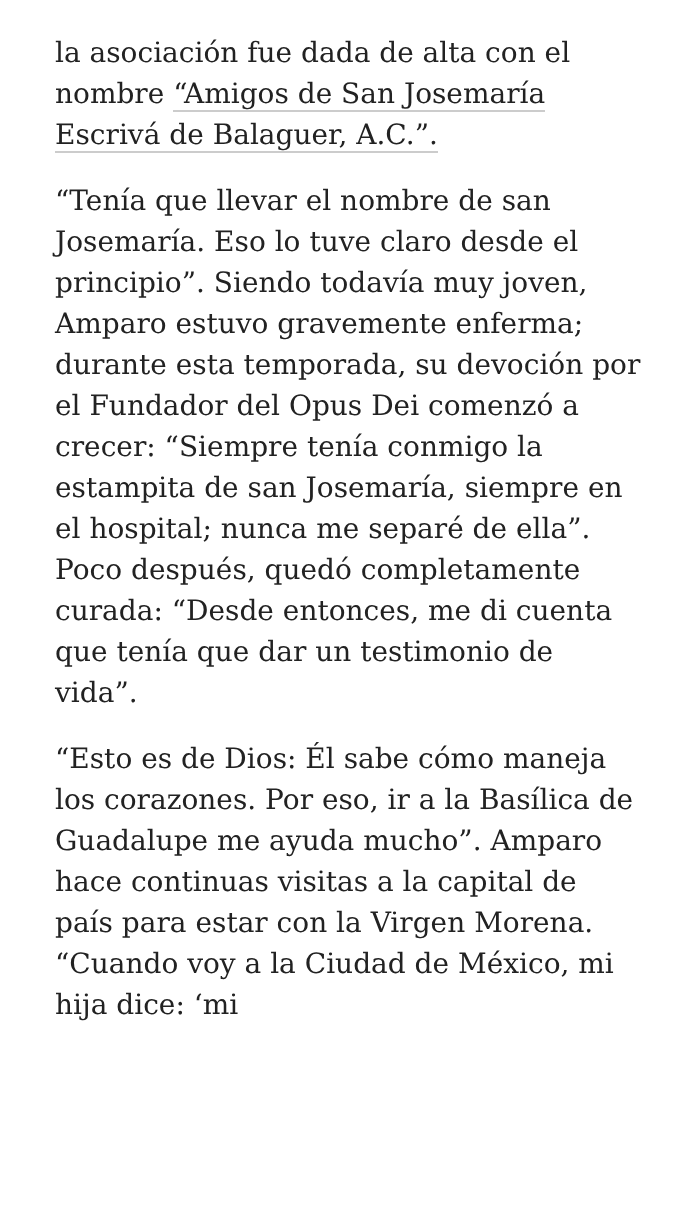la asociación fue dada de alta con el nombre “Amigos de San Josemaría Escrivá de Balaguer, A.C.”.
“Tenía que llevar el nombre de san Josemaría. Eso lo tuve claro desde el principio”. Siendo todavía muy joven, Amparo estuvo gravemente enferma; durante esta temporada, su devoción por el Fundador del Opus Dei comenzó a crecer: “Siempre tenía conmigo la estampita de san Josemaría, siempre en el hospital; nunca me separé de ella”. Poco después, quedó completamente curada: “Desde entonces, me di cuenta que tenía que dar un testimonio de vida”.
“Esto es de Dios: Él sabe cómo maneja los corazones. Por eso, ir a la Basílica de Guadalupe me ayuda mucho”. Amparo hace continuas visitas a la capital de país para estar con la Virgen Morena. “Cuando voy a la Ciudad de México, mi hija dice: ‘mi